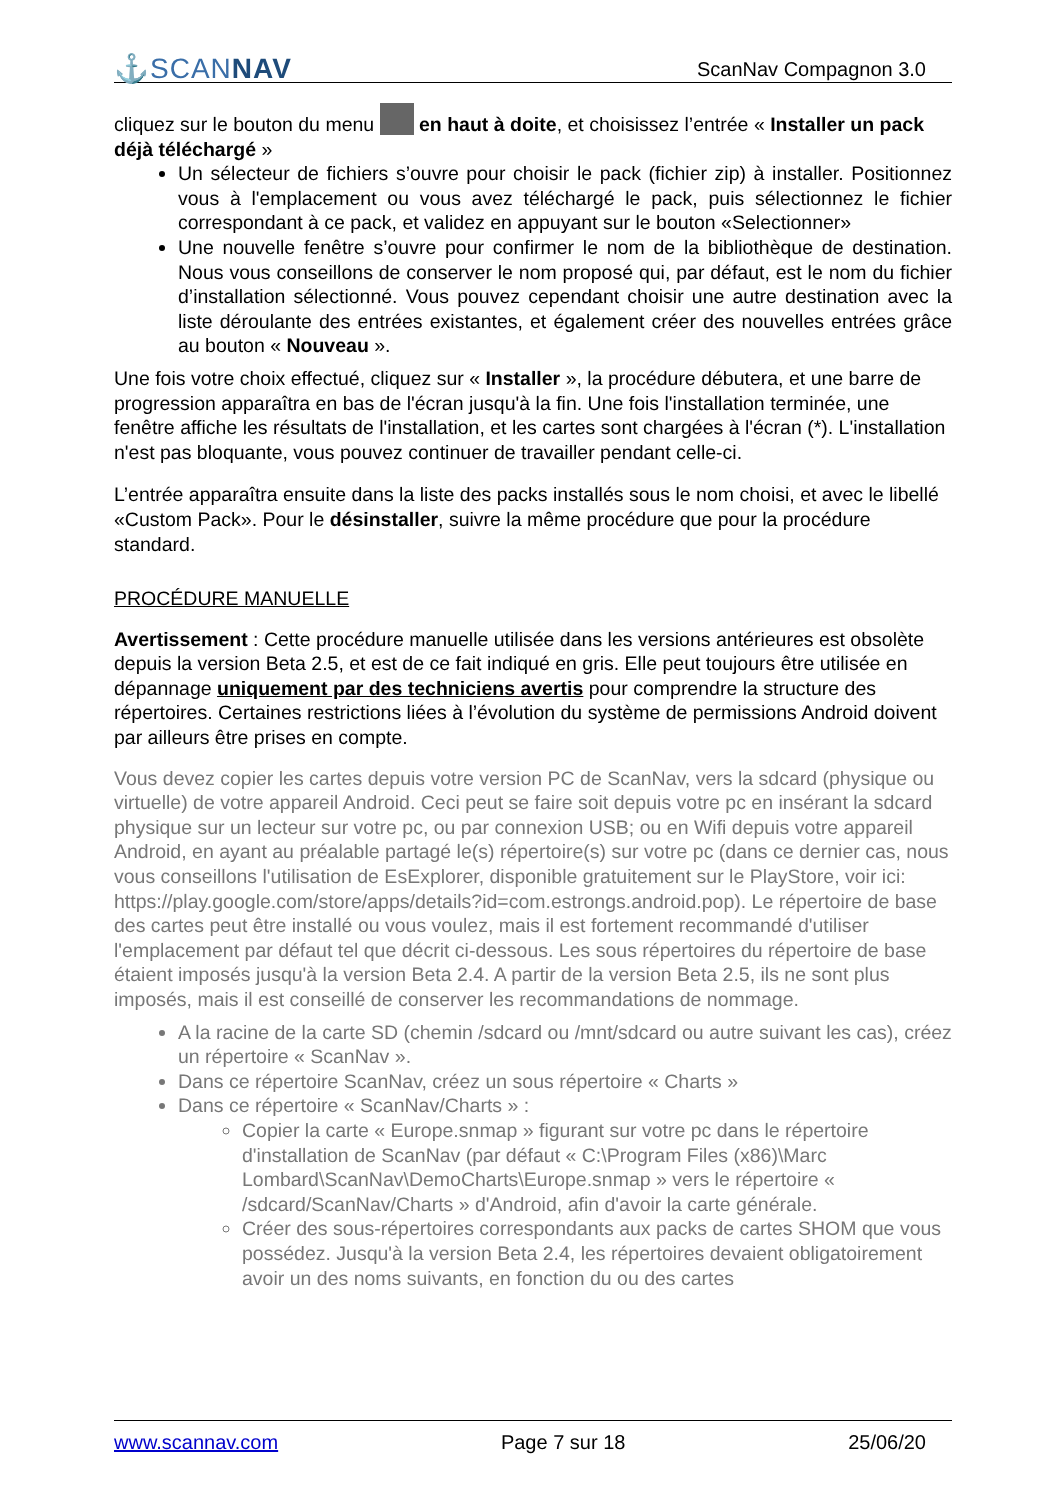⚓SCANNAV ScanNav Compagnon 3.0
cliquez sur le bouton du menu en haut à doite, et choisissez l’entrée « Installer un pack déjà téléchargé »
Un sélecteur de fichiers s’ouvre pour choisir le pack (fichier zip) à installer. Positionnez vous à l'emplacement ou vous avez téléchargé le pack, puis sélectionnez le fichier correspondant à ce pack, et validez en appuyant sur le bouton «Selectionner»
Une nouvelle fenêtre s’ouvre pour confirmer le nom de la bibliothèque de destination. Nous vous conseillons de conserver le nom proposé qui, par défaut, est le nom du fichier d’installation sélectionné. Vous pouvez cependant choisir une autre destination avec la liste déroulante des entrées existantes, et également créer des nouvelles entrées grâce au bouton « Nouveau ».
Une fois votre choix effectué, cliquez sur « Installer », la procédure débutera, et une barre de progression apparaîtra en bas de l'écran jusqu'à la fin. Une fois l'installation terminée, une fenêtre affiche les résultats de l'installation, et les cartes sont chargées à l'écran (*). L'installation n'est pas bloquante, vous pouvez continuer de travailler pendant celle-ci.
L’entrée apparaîtra ensuite dans la liste des packs installés sous le nom choisi, et avec le libellé «Custom Pack». Pour le désinstaller, suivre la même procédure que pour la procédure standard.
PROCÉDURE MANUELLE
Avertissement : Cette procédure manuelle utilisée dans les versions antérieures est obsolète depuis la version Beta 2.5, et est de ce fait indiqué en gris. Elle peut toujours être utilisée en dépannage uniquement par des techniciens avertis pour comprendre la structure des répertoires. Certaines restrictions liées à l’évolution du système de permissions Android doivent par ailleurs être prises en compte.
Vous devez copier les cartes depuis votre version PC de ScanNav, vers la sdcard (physique ou virtuelle) de votre appareil Android. Ceci peut se faire soit depuis votre pc en insérant la sdcard physique sur un lecteur sur votre pc, ou par connexion USB; ou en Wifi depuis votre appareil Android, en ayant au préalable partagé le(s) répertoire(s) sur votre pc (dans ce dernier cas, nous vous conseillons l'utilisation de EsExplorer, disponible gratuitement sur le PlayStore, voir ici: https://play.google.com/store/apps/details?id=com.estrongs.android.pop). Le répertoire de base des cartes peut être installé ou vous voulez, mais il est fortement recommandé d'utiliser l'emplacement par défaut tel que décrit ci-dessous. Les sous répertoires du répertoire de base étaient imposés jusqu'à la version Beta 2.4. A partir de la version Beta 2.5, ils ne sont plus imposés, mais il est conseillé de conserver les recommandations de nommage.
A la racine de la carte SD (chemin /sdcard ou /mnt/sdcard ou autre suivant les cas), créez un répertoire « ScanNav ».
Dans ce répertoire ScanNav, créez un sous répertoire « Charts »
Dans ce répertoire « ScanNav/Charts » :
Copier la carte « Europe.snmap » figurant sur votre pc dans le répertoire d'installation de ScanNav (par défaut « C:\Program Files (x86)\Marc Lombard\ScanNav\DemoCharts\Europe.snmap » vers le répertoire « /sdcard/ScanNav/Charts » d'Android, afin d'avoir la carte générale.
Créer des sous-répertoires correspondants aux packs de cartes SHOM que vous possédez. Jusqu'à la version Beta 2.4, les répertoires devaient obligatoirement avoir un des noms suivants, en fonction du ou des cartes
www.scannav.com Page 7 sur 18 25/06/20